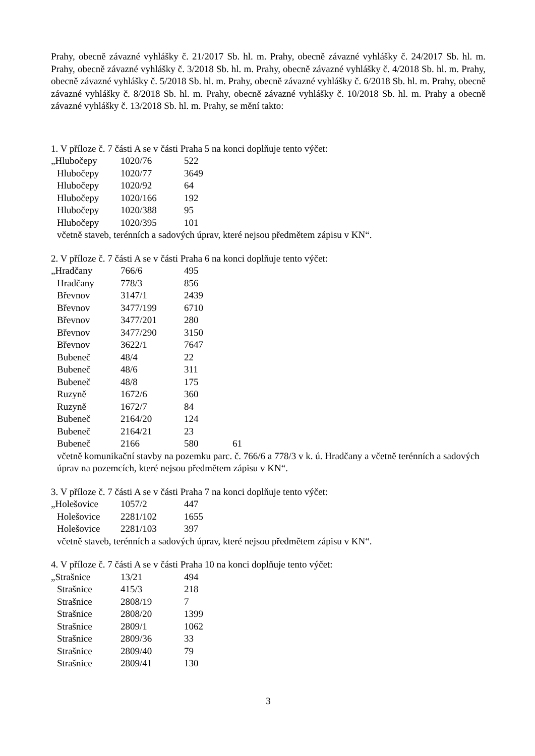Prahy, obecně závazné vyhlášky č. 21/2017 Sb. hl. m. Prahy, obecně závazné vyhlášky č. 24/2017 Sb. hl. m. Prahy, obecně závazné vyhlášky č. 3/2018 Sb. hl. m. Prahy, obecně závazné vyhlášky č. 4/2018 Sb. hl. m. Prahy, obecně závazné vyhlášky č. 5/2018 Sb. hl. m. Prahy, obecně závazné vyhlášky č. 6/2018 Sb. hl. m. Prahy, obecně závazné vyhlášky č. 8/2018 Sb. hl. m. Prahy, obecně závazné vyhlášky č. 10/2018 Sb. hl. m. Prahy a obecně závazné vyhlášky č. 13/2018 Sb. hl. m. Prahy, se mění takto:
1. V příloze č. 7 části A se v části Praha 5 na konci doplňuje tento výčet:
| „Hlubočepy | 1020/76 | 522 |
| Hlubočepy | 1020/77 | 3649 |
| Hlubočepy | 1020/92 | 64 |
| Hlubočepy | 1020/166 | 192 |
| Hlubočepy | 1020/388 | 95 |
| Hlubočepy | 1020/395 | 101 |
včetně staveb, terénních a sadových úprav, které nejsou předmětem zápisu v KN“.
2. V příloze č. 7 části A se v části Praha 6 na konci doplňuje tento výčet:
| „Hradčany | 766/6 | 495 | |
| Hradčany | 778/3 | 856 | |
| Břevnov | 3147/1 | 2439 | |
| Břevnov | 3477/199 | 6710 | |
| Břevnov | 3477/201 | 280 | |
| Břevnov | 3477/290 | 3150 | |
| Břevnov | 3622/1 | 7647 | |
| Bubeneč | 48/4 | 22 | |
| Bubeneč | 48/6 | 311 | |
| Bubeneč | 48/8 | 175 | |
| Ruzyně | 1672/6 | 360 | |
| Ruzyně | 1672/7 | 84 | |
| Bubeneč | 2164/20 | 124 | |
| Bubeneč | 2164/21 | 23 | |
| Bubeneč | 2166 | 580 | 61 |
včetně komunikační stavby na pozemku parc. č. 766/6 a 778/3 v k. ú. Hradčany a včetně terénních a sadových úprav na pozemcích, které nejsou předmětem zápisu v KN“.
3. V příloze č. 7 části A se v části Praha 7 na konci doplňuje tento výčet:
| „Holešovice | 1057/2 | 447 |
| Holešovice | 2281/102 | 1655 |
| Holešovice | 2281/103 | 397 |
včetně staveb, terénních a sadových úprav, které nejsou předmětem zápisu v KN“.
4. V příloze č. 7 části A se v části Praha 10 na konci doplňuje tento výčet:
| „Strašnice | 13/21 | 494 |
| Strašnice | 415/3 | 218 |
| Strašnice | 2808/19 | 7 |
| Strašnice | 2808/20 | 1399 |
| Strašnice | 2809/1 | 1062 |
| Strašnice | 2809/36 | 33 |
| Strašnice | 2809/40 | 79 |
| Strašnice | 2809/41 | 130 |
3